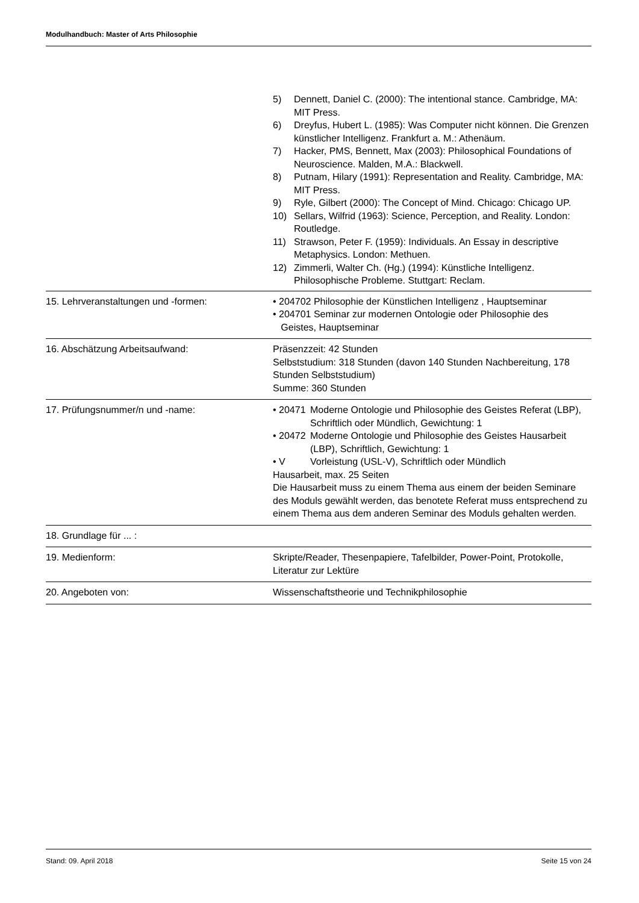Modulhandbuch: Master of Arts Philosophie
| | 5) Dennett, Daniel C. (2000): The intentional stance. Cambridge, MA: MIT Press. 6) Dreyfus, Hubert L. (1985): Was Computer nicht können. Die Grenzen künstlicher Intelligenz. Frankfurt a. M.: Athenäum. 7) Hacker, PMS, Bennett, Max (2003): Philosophical Foundations of Neuroscience. Malden, M.A.: Blackwell. 8) Putnam, Hilary (1991): Representation and Reality. Cambridge, MA: MIT Press. 9) Ryle, Gilbert (2000): The Concept of Mind. Chicago: Chicago UP. 10) Sellars, Wilfrid (1963): Science, Perception, and Reality. London: Routledge. 11) Strawson, Peter F. (1959): Individuals. An Essay in descriptive Metaphysics. London: Methuen. 12) Zimmerli, Walter Ch. (Hg.) (1994): Künstliche Intelligenz. Philosophische Probleme. Stuttgart: Reclam. |
| 15. Lehrveranstaltungen und -formen: | • 204702 Philosophie der Künstlichen Intelligenz , Hauptseminar • 204701 Seminar zur modernen Ontologie oder Philosophie des Geistes, Hauptseminar |
| 16. Abschätzung Arbeitsaufwand: | Präsenzzeit: 42 Stunden Selbststudium: 318 Stunden (davon 140 Stunden Nachbereitung, 178 Stunden Selbststudium) Summe: 360 Stunden |
| 17. Prüfungsnummer/n und -name: | • 20471 Moderne Ontologie und Philosophie des Geistes Referat (LBP), Schriftlich oder Mündlich, Gewichtung: 1 • 20472 Moderne Ontologie und Philosophie des Geistes Hausarbeit (LBP), Schriftlich, Gewichtung: 1 • V Vorleistung (USL-V), Schriftlich oder Mündlich Hausarbeit, max. 25 Seiten Die Hausarbeit muss zu einem Thema aus einem der beiden Seminare des Moduls gewählt werden, das benotete Referat muss entsprechend zu einem Thema aus dem anderen Seminar des Moduls gehalten werden. |
| 18. Grundlage für ... : | |
| 19. Medienform: | Skripte/Reader, Thesenpapiere, Tafelbilder, Power-Point, Protokolle, Literatur zur Lektüre |
| 20. Angeboten von: | Wissenschaftstheorie und Technikphilosophie |
Stand: 09. April 2018 Seite 15 von 24